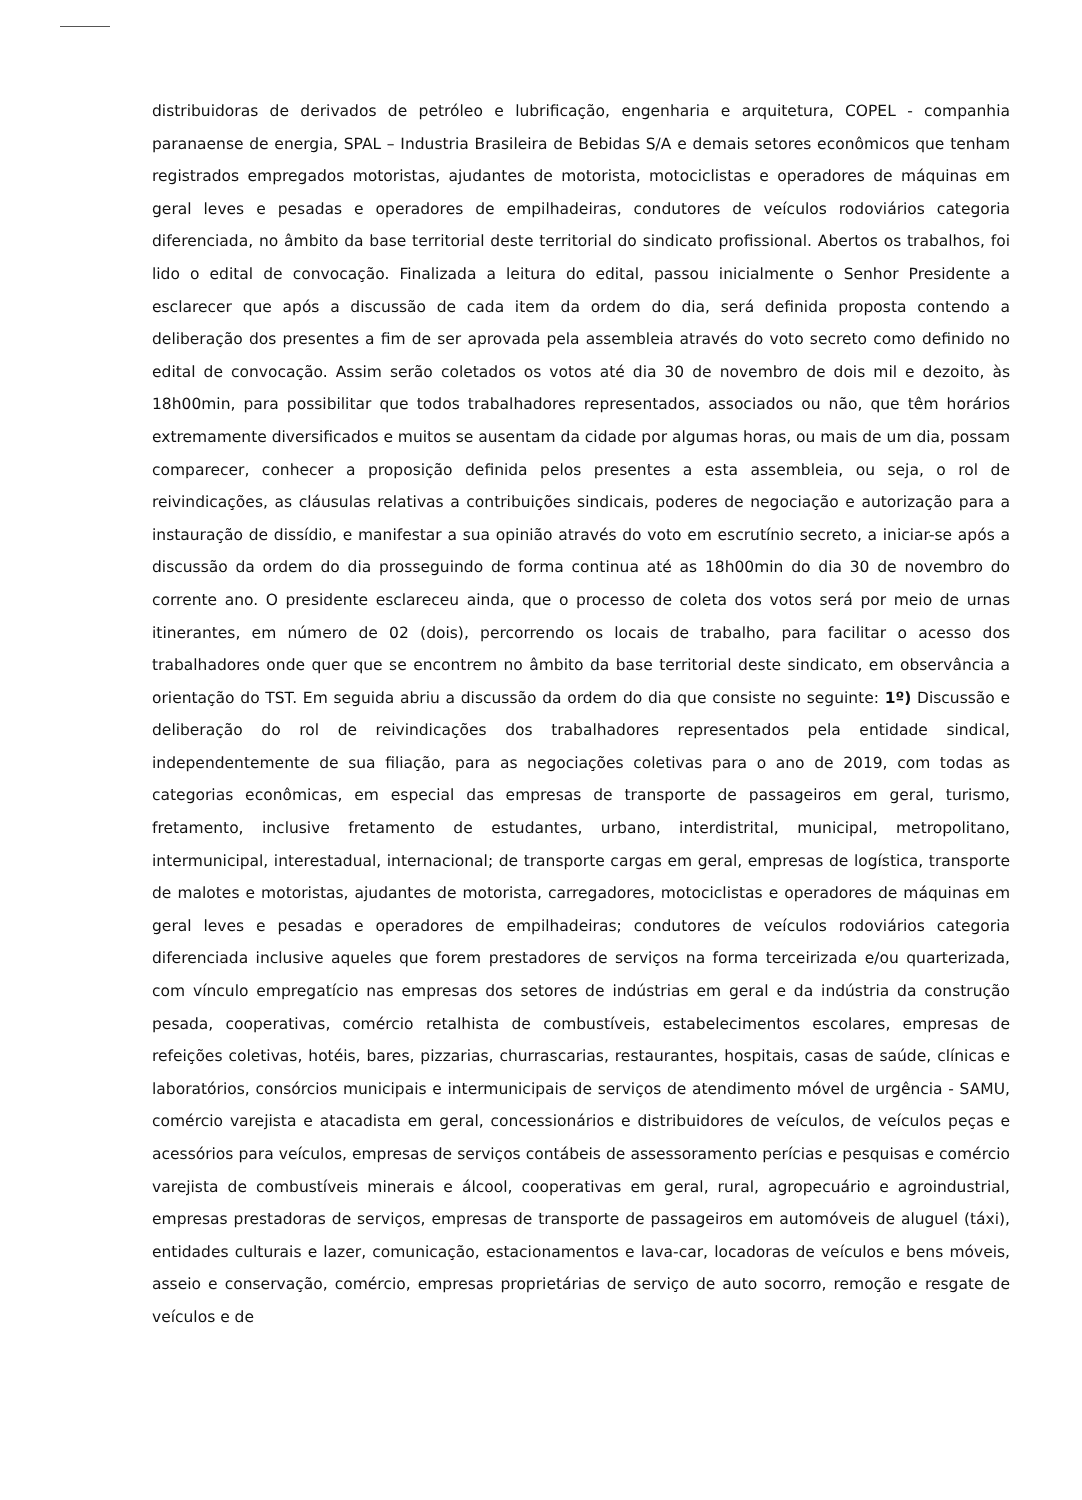distribuidoras de derivados de petróleo e lubrificação, engenharia e arquitetura, COPEL - companhia paranaense de energia, SPAL – Industria Brasileira de Bebidas S/A e demais setores econômicos que tenham registrados empregados motoristas, ajudantes de motorista, motociclistas e operadores de máquinas em geral leves e pesadas e operadores de empilhadeiras, condutores de veículos rodoviários categoria diferenciada, no âmbito da base territorial deste territorial do sindicato profissional. Abertos os trabalhos, foi lido o edital de convocação. Finalizada a leitura do edital, passou inicialmente o Senhor Presidente a esclarecer que após a discussão de cada item da ordem do dia, será definida proposta contendo a deliberação dos presentes a fim de ser aprovada pela assembleia através do voto secreto como definido no edital de convocação. Assim serão coletados os votos até dia 30 de novembro de dois mil e dezoito, às 18h00min, para possibilitar que todos trabalhadores representados, associados ou não, que têm horários extremamente diversificados e muitos se ausentam da cidade por algumas horas, ou mais de um dia, possam comparecer, conhecer a proposição definida pelos presentes a esta assembleia, ou seja, o rol de reivindicações, as cláusulas relativas a contribuições sindicais, poderes de negociação e autorização para a instauração de dissídio, e manifestar a sua opinião através do voto em escrutínio secreto, a iniciar-se após a discussão da ordem do dia prosseguindo de forma continua até as 18h00min do dia 30 de novembro do corrente ano. O presidente esclareceu ainda, que o processo de coleta dos votos será por meio de urnas itinerantes, em número de 02 (dois), percorrendo os locais de trabalho, para facilitar o acesso dos trabalhadores onde quer que se encontrem no âmbito da base territorial deste sindicato, em observância a orientação do TST. Em seguida abriu a discussão da ordem do dia que consiste no seguinte: 1º) Discussão e deliberação do rol de reivindicações dos trabalhadores representados pela entidade sindical, independentemente de sua filiação, para as negociações coletivas para o ano de 2019, com todas as categorias econômicas, em especial das empresas de transporte de passageiros em geral, turismo, fretamento, inclusive fretamento de estudantes, urbano, interdistrital, municipal, metropolitano, intermunicipal, interestadual, internacional; de transporte cargas em geral, empresas de logística, transporte de malotes e motoristas, ajudantes de motorista, carregadores, motociclistas e operadores de máquinas em geral leves e pesadas e operadores de empilhadeiras; condutores de veículos rodoviários categoria diferenciada inclusive aqueles que forem prestadores de serviços na forma terceirizada e/ou quarterizada, com vínculo empregatício nas empresas dos setores de indústrias em geral e da indústria da construção pesada, cooperativas, comércio retalhista de combustíveis, estabelecimentos escolares, empresas de refeições coletivas, hotéis, bares, pizzarias, churrascarias, restaurantes, hospitais, casas de saúde, clínicas e laboratórios, consórcios municipais e intermunicipais de serviços de atendimento móvel de urgência - SAMU, comércio varejista e atacadista em geral, concessionários e distribuidores de veículos, de veículos peças e acessórios para veículos, empresas de serviços contábeis de assessoramento perícias e pesquisas e comércio varejista de combustíveis minerais e álcool, cooperativas em geral, rural, agropecuário e agroindustrial, empresas prestadoras de serviços, empresas de transporte de passageiros em automóveis de aluguel (táxi), entidades culturais e lazer, comunicação, estacionamentos e lava-car, locadoras de veículos e bens móveis, asseio e conservação, comércio, empresas proprietárias de serviço de auto socorro, remoção e resgate de veículos e de